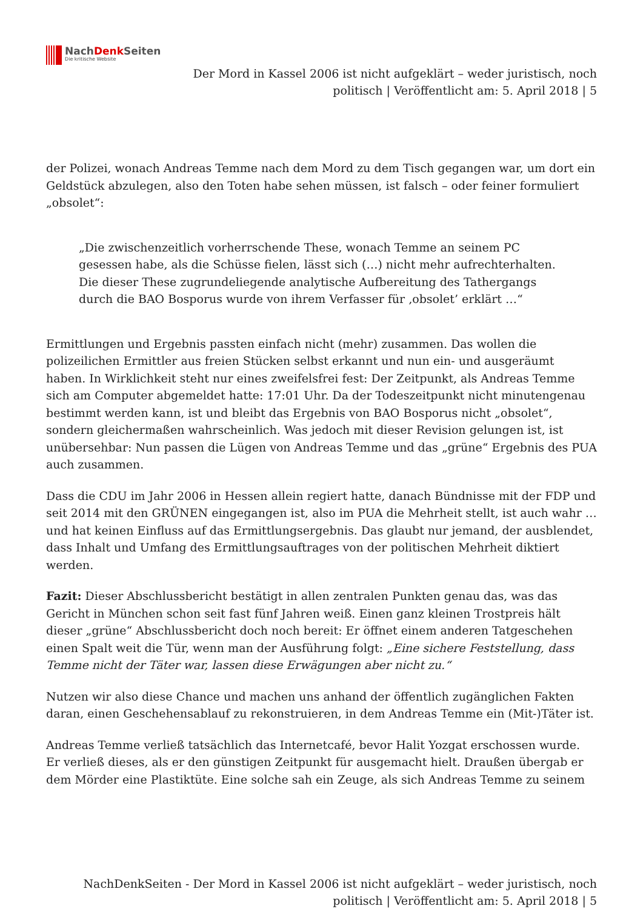NachDenk Seiten
Die kritische Website
Der Mord in Kassel 2006 ist nicht aufgeklärt – weder juristisch, noch
politisch | Veröffentlicht am: 5. April 2018 | 5
der Polizei, wonach Andreas Temme nach dem Mord zu dem Tisch gegangen war, um dort ein Geldstück abzulegen, also den Toten habe sehen müssen, ist falsch – oder feiner formuliert „obsolet“:
„Die zwischenzeitlich vorherrschende These, wonach Temme an seinem PC gesessen habe, als die Schüsse fielen, lässt sich (…) nicht mehr aufrechterhalten. Die dieser These zugrundeliegende analytische Aufbereitung des Tathergangs durch die BAO Bosporus wurde von ihrem Verfasser für ‚obsolet’ erklärt …“
Ermittlungen und Ergebnis passten einfach nicht (mehr) zusammen. Das wollen die polizeilichen Ermittler aus freien Stücken selbst erkannt und nun ein- und ausgeräumt haben. In Wirklichkeit steht nur eines zweifelsfrei fest: Der Zeitpunkt, als Andreas Temme sich am Computer abgemeldet hatte: 17:01 Uhr. Da der Todeszeitpunkt nicht minutengenau bestimmt werden kann, ist und bleibt das Ergebnis von BAO Bosporus nicht „obsolet“, sondern gleichermaßen wahrscheinlich. Was jedoch mit dieser Revision gelungen ist, ist unübersehbar: Nun passen die Lügen von Andreas Temme und das „grüne“ Ergebnis des PUA auch zusammen.
Dass die CDU im Jahr 2006 in Hessen allein regiert hatte, danach Bündnisse mit der FDP und seit 2014 mit den GRÜNEN eingegangen ist, also im PUA die Mehrheit stellt, ist auch wahr … und hat keinen Einfluss auf das Ermittlungsergebnis. Das glaubt nur jemand, der ausblendet, dass Inhalt und Umfang des Ermittlungsauftrages von der politischen Mehrheit diktiert werden.
Fazit: Dieser Abschlussbericht bestätigt in allen zentralen Punkten genau das, was das Gericht in München schon seit fast fünf Jahren weiß. Einen ganz kleinen Trostpreis hält dieser „grüne“ Abschlussbericht doch noch bereit: Er öffnet einem anderen Tatgeschehen einen Spalt weit die Tür, wenn man der Ausführung folgt: „Eine sichere Feststellung, dass Temme nicht der Täter war, lassen diese Erwägungen aber nicht zu.“
Nutzen wir also diese Chance und machen uns anhand der öffentlich zugänglichen Fakten daran, einen Geschehensablauf zu rekonstruieren, in dem Andreas Temme ein (Mit-)Täter ist.
Andreas Temme verließ tatsächlich das Internetcafé, bevor Halit Yozgat erschossen wurde. Er verließ dieses, als er den günstigen Zeitpunkt für ausgemacht hielt. Draußen übergab er dem Mörder eine Plastiktüte. Eine solche sah ein Zeuge, als sich Andreas Temme zu seinem
NachDenkSeiten - Der Mord in Kassel 2006 ist nicht aufgeklärt – weder juristisch, noch
politisch | Veröffentlicht am: 5. April 2018 | 5